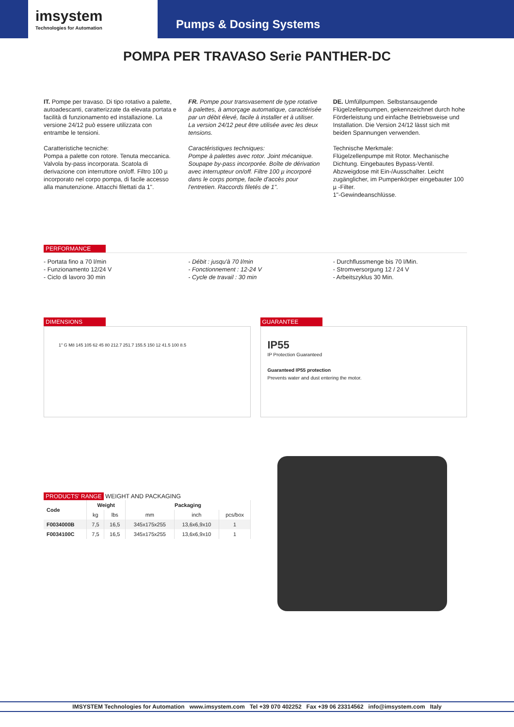imsystem
Technologies for Automation
Pumps & Dosing Systems
POMPA PER TRAVASO Serie PANTHER-DC
IT. Pompe per travaso. Di tipo rotativo a palette, autoadescanti, caratterizzate da elevata portata e facilità di funzionamento ed installazione. La versione 24/12 può essere utilizzata con entrambe le tensioni.
Caratteristiche tecniche:
Pompa a palette con rotore. Tenuta meccanica. Valvola by-pass incorporata. Scatola di derivazione con interruttore on/off. Filtro 100 µ incorporato nel corpo pompa, di facile accesso alla manutenzione. Attacchi filettati da 1".
FR. Pompe pour transvasement de type rotative à palettes, à amorçage automatique, caractérisée par un débit élevé, facile à installer et à utiliser. La version 24/12 peut être utilisée avec les deux tensions.
Caractéristiques techniques:
Pompe à palettes avec rotor. Joint mécanique. Soupape by-pass incorporée. Boîte de dérivation avec interrupteur on/off. Filtre 100 µ incorporé dans le corps pompe, facile d'accès pour l'entretien. Raccords filetés de 1".
DE. Umfüllpumpen. Selbstansaugende Flügelzellenpumpen, gekennzeichnet durch hohe Förderleistung und einfache Betriebsweise und Installation. Die Version 24/12 lässt sich mit beiden Spannungen verwenden.
Technische Merkmale:
Flügelzellenpumpe mit Rotor. Mechanische Dichtung. Eingebautes Bypass-Ventil. Abzweigdose mit Ein-/Ausschalter. Leicht zugänglicher, im Pumpenkörper eingebauter 100 µ -Filter.
1"-Gewindeanschlüsse.
PERFORMANCE
- Portata fino a 70 l/min
- Funzionamento 12/24 V
- Ciclo di lavoro 30 min
- Débit : jusqu'à 70 l/min
- Fonctionnement : 12-24 V
- Cycle de travail : 30 min
- Durchflussmenge bis 70 l/Min.
- Stromversorgung 12 / 24 V
- Arbeitszyklus 30 Min.
DIMENSIONS
1" G M8 145 105 62 45 80 212.7 251.7 155.5 150 12 41.5 100 8.5
GUARANTEE
IP55
IP Protection Guaranteed
Guaranteed IP55 protection
Prevents water and dust entering the motor.
PRODUCTS' RANGE WEIGHT AND PACKAGING
| Code | Weight | | Packaging | | |
| --- | --- | --- | --- | --- | --- |
| | kg | lbs | mm | inch | pcs/box |
| F0034000B | 7,5 | 16,5 | 345x175x255 | 13,6x6,9x10 | 1 |
| F0034100C | 7,5 | 16,5 | 345x175x255 | 13,6x6,9x10 | 1 |
IMSYSTEM Technologies for Automation www.imsystem.com Tel +39 070 402252 Fax +39 06 23314562 info@imsystem.com Italy